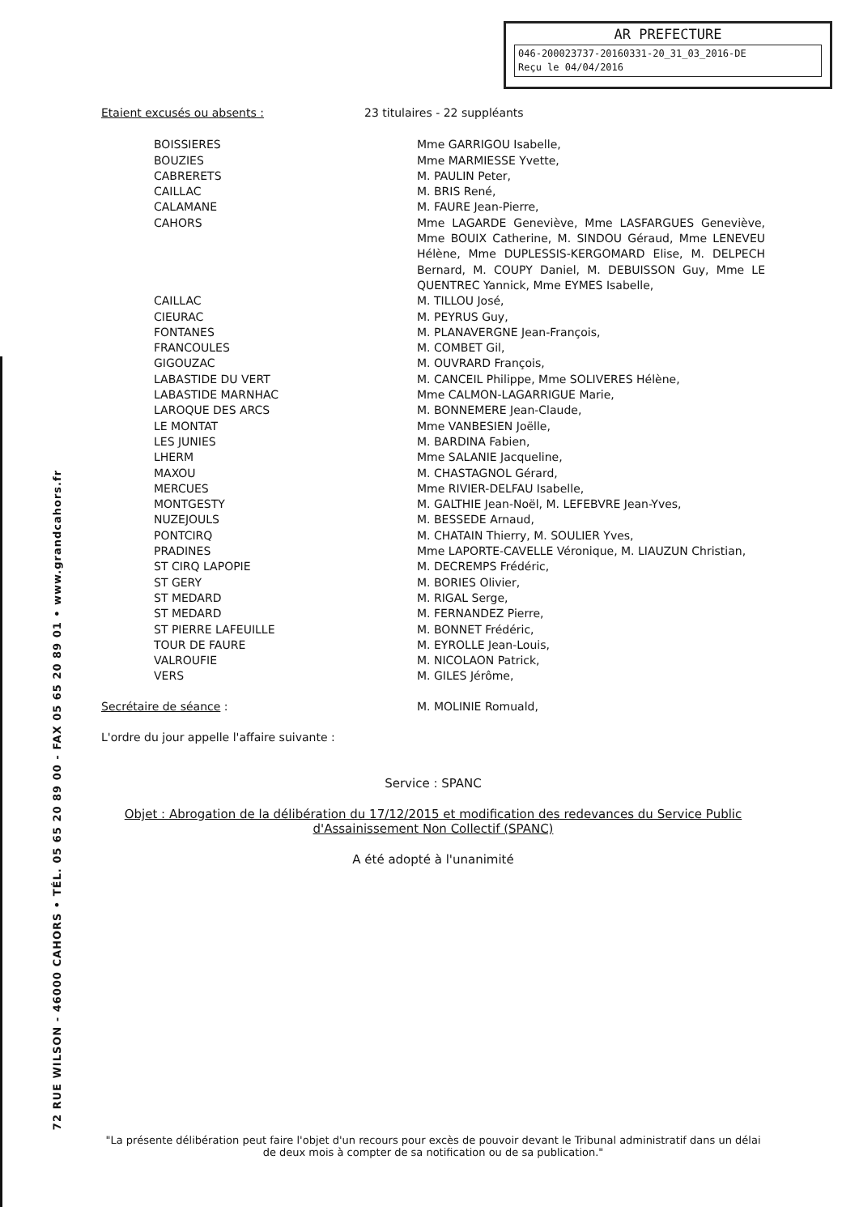AR PREFECTURE
046-200023737-20160331-20_31_03_2016-DE
Reçu le 04/04/2016
72 RUE WILSON - 46000 CAHORS • TÉL. 05 65 20 89 00 - FAX 05 65 20 89 01 • www.grandcahors.fr
| Etaient excusés ou absents : | 23 titulaires - 22 suppléants |
| BOISSIERES | Mme GARRIGOU Isabelle, |
| BOUZIES | Mme MARMIESSE Yvette, |
| CABRERETS | M. PAULIN Peter, |
| CAILLAC | M. BRIS René, |
| CALAMANE | M. FAURE Jean-Pierre, |
| CAHORS | Mme LAGARDE Geneviève, Mme LASFARGUES Geneviève, Mme BOUIX Catherine, M. SINDOU Géraud, Mme LENEVEU Hélène, Mme DUPLESSIS-KERGOMARD Elise, M. DELPECH Bernard, M. COUPY Daniel, M. DEBUISSON Guy, Mme LE QUENTREC Yannick, Mme EYMES Isabelle, |
| CAILLAC | M. TILLOU José, |
| CIEURAC | M. PEYRUS Guy, |
| FONTANES | M. PLANAVERGNE Jean-François, |
| FRANCOULES | M. COMBET Gil, |
| GIGOUZAC | M. OUVRARD François, |
| LABASTIDE DU VERT | M. CANCEIL Philippe, Mme SOLIVERES Hélène, |
| LABASTIDE MARNHAC | Mme CALMON-LAGARRIGUE Marie, |
| LAROQUE DES ARCS | M. BONNEMERE Jean-Claude, |
| LE MONTAT | Mme VANBESIEN Joëlle, |
| LES JUNIES | M. BARDINA Fabien, |
| LHERM | Mme SALANIE Jacqueline, |
| MAXOU | M. CHASTAGNOL Gérard, |
| MERCUES | Mme RIVIER-DELFAU Isabelle, |
| MONTGESTY | M. GALTHIE Jean-Noël, M. LEFEBVRE Jean-Yves, |
| NUZEJOULS | M. BESSEDE Arnaud, |
| PONTCIRQ | M. CHATAIN Thierry, M. SOULIER Yves, |
| PRADINES | Mme LAPORTE-CAVELLE Véronique, M. LIAUZUN Christian, |
| ST CIRQ LAPOPIE | M. DECREMPS Frédéric, |
| ST GERY | M. BORIES Olivier, |
| ST MEDARD | M. RIGAL Serge, |
| ST MEDARD | M. FERNANDEZ Pierre, |
| ST PIERRE LAFEUILLE | M. BONNET Frédéric, |
| TOUR DE FAURE | M. EYROLLE Jean-Louis, |
| VALROUFIE | M. NICOLAON Patrick, |
| VERS | M. GILES Jérôme, |
| Secrétaire de séance : | M. MOLINIE Romuald, |
L'ordre du jour appelle l'affaire suivante :
Service : SPANC
Objet : Abrogation de la délibération du 17/12/2015 et modification des redevances du Service Public d'Assainissement Non Collectif (SPANC)
A été adopté à l'unanimité
"La présente délibération peut faire l'objet d'un recours pour excès de pouvoir devant le Tribunal administratif dans un délai de deux mois à compter de sa notification ou de sa publication."